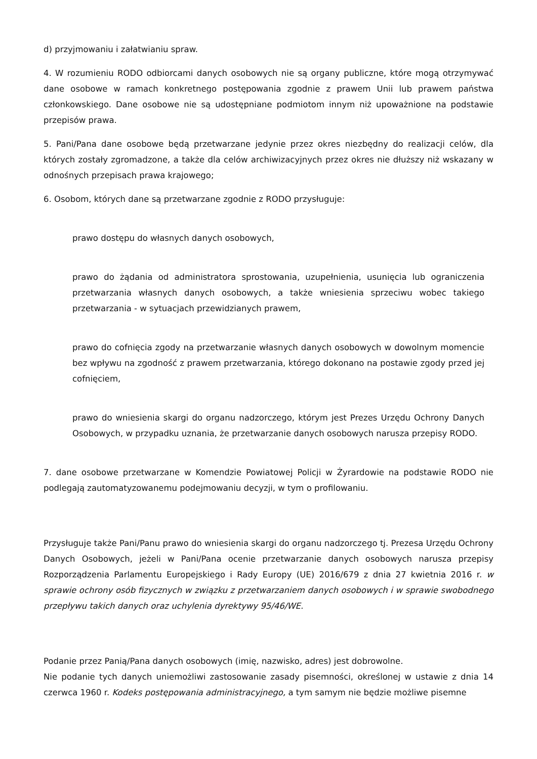d) przyjmowaniu i załatwianiu spraw.
4. W rozumieniu RODO odbiorcami danych osobowych nie są organy publiczne, które mogą otrzymywać dane osobowe w ramach konkretnego postępowania zgodnie z prawem Unii lub prawem państwa członkowskiego. Dane osobowe nie są udostępniane podmiotom innym niż upoważnione na podstawie przepisów prawa.
5. Pani/Pana dane osobowe będą przetwarzane jedynie przez okres niezbędny do realizacji celów, dla których zostały zgromadzone, a także dla celów archiwizacyjnych przez okres nie dłuższy niż wskazany w odnośnych przepisach prawa krajowego;
6. Osobom, których dane są przetwarzane zgodnie z RODO przysługuje:
prawo dostępu do własnych danych osobowych,
prawo do żądania od administratora sprostowania, uzupełnienia, usunięcia lub ograniczenia przetwarzania własnych danych osobowych, a także wniesienia sprzeciwu wobec takiego przetwarzania - w sytuacjach przewidzianych prawem,
prawo do cofnięcia zgody na przetwarzanie własnych danych osobowych w dowolnym momencie bez wpływu na zgodność z prawem przetwarzania, którego dokonano na postawie zgody przed jej cofnięciem,
prawo do wniesienia skargi do organu nadzorczego, którym jest Prezes Urzędu Ochrony Danych Osobowych, w przypadku uznania, że przetwarzanie danych osobowych narusza przepisy RODO.
7. dane osobowe przetwarzane w Komendzie Powiatowej Policji w Żyrardowie na podstawie RODO nie podlegają zautomatyzowanemu podejmowaniu decyzji, w tym o profilowaniu.
Przysługuje także Pani/Panu prawo do wniesienia skargi do organu nadzorczego tj. Prezesa Urzędu Ochrony Danych Osobowych, jeżeli w Pani/Pana ocenie przetwarzanie danych osobowych narusza przepisy Rozporządzenia Parlamentu Europejskiego i Rady Europy (UE) 2016/679 z dnia 27 kwietnia 2016 r. w sprawie ochrony osób fizycznych w związku z przetwarzaniem danych osobowych i w sprawie swobodnego przepływu takich danych oraz uchylenia dyrektywy 95/46/WE.
Podanie przez Panią/Pana danych osobowych (imię, nazwisko, adres) jest dobrowolne.
Nie podanie tych danych uniemożliwi zastosowanie zasady pisemności, określonej w ustawie z dnia 14 czerwca 1960 r. Kodeks postępowania administracyjnego, a tym samym nie będzie możliwe pisemne